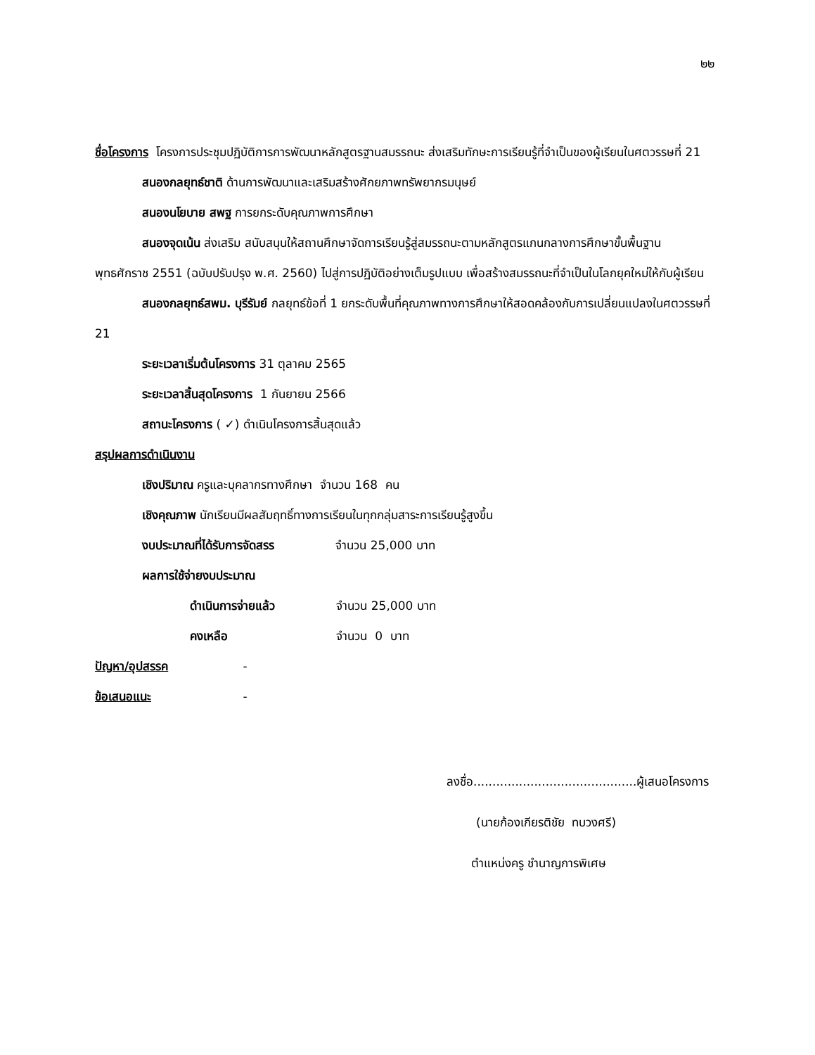๒๒
ชื่อโครงการ โครงการประชุมปฏิบัติการการพัฒนาหลักสูตรฐานสมรรถนะ ส่งเสริมทักษะการเรียนรู้ที่จำเป็นของผู้เรียนในศตวรรษที่ 21
สนองกลยุทธ์ชาติ ด้านการพัฒนาและเสริมสร้างศักยภาพทรัพยากรมนุษย์
สนองนโยบาย สพฐ การยกระดับคุณภาพการศึกษา
สนองจุดเน้น ส่งเสริม สนับสนุนให้สถานศึกษาจัดการเรียนรู้สู่สมรรถนะตามหลักสูตรแกนกลางการศึกษาขั้นพื้นฐาน พุทธศักราช 2551 (ฉบับปรับปรุง พ.ศ. 2560) ไปสู่การปฏิบัติอย่างเต็มรูปแบบ เพื่อสร้างสมรรถนะที่จำเป็นในโลกยุคใหม่ให้กับผู้เรียน
สนองกลยุทธ์สพม. บุรีรัมย์ กลยุทธ์ข้อที่ 1 ยกระดับพื้นที่คุณภาพทางการศึกษาให้สอดคล้องกับการเปลี่ยนแปลงในศตวรรษที่ 21
ระยะเวลาเริ่มต้นโครงการ 31 ตุลาคม 2565
ระยะเวลาสิ้นสุดโครงการ 1 กันยายน 2566
สถานะโครงการ ( ✓) ดำเนินโครงการสิ้นสุดแล้ว
สรุปผลการดำเนินงาน
เชิงปริมาณ ครูและบุคลากรทางศึกษา จำนวน 168 คน
เชิงคุณภาพ นักเรียนมีผลสัมฤทธิ์ทางการเรียนในทุกกลุ่มสาระการเรียนรู้สูงขึ้น
งบประมาณที่ได้รับการจัดสรร จำนวน 25,000 บาท
ผลการใช้จ่ายงบประมาณ
ดำเนินการจ่ายแล้ว จำนวน 25,000 บาท
คงเหลือ จำนวน 0 บาท
ปัญหา/อุปสรรค -
ข้อเสนอแนะ -
ลงชื่อ...........................................ผู้เสนอโครงการ
(นายก้องเกียรติชัย ทบวงศรี)
ตำแหน่งครู ชำนาญการพิเศษ